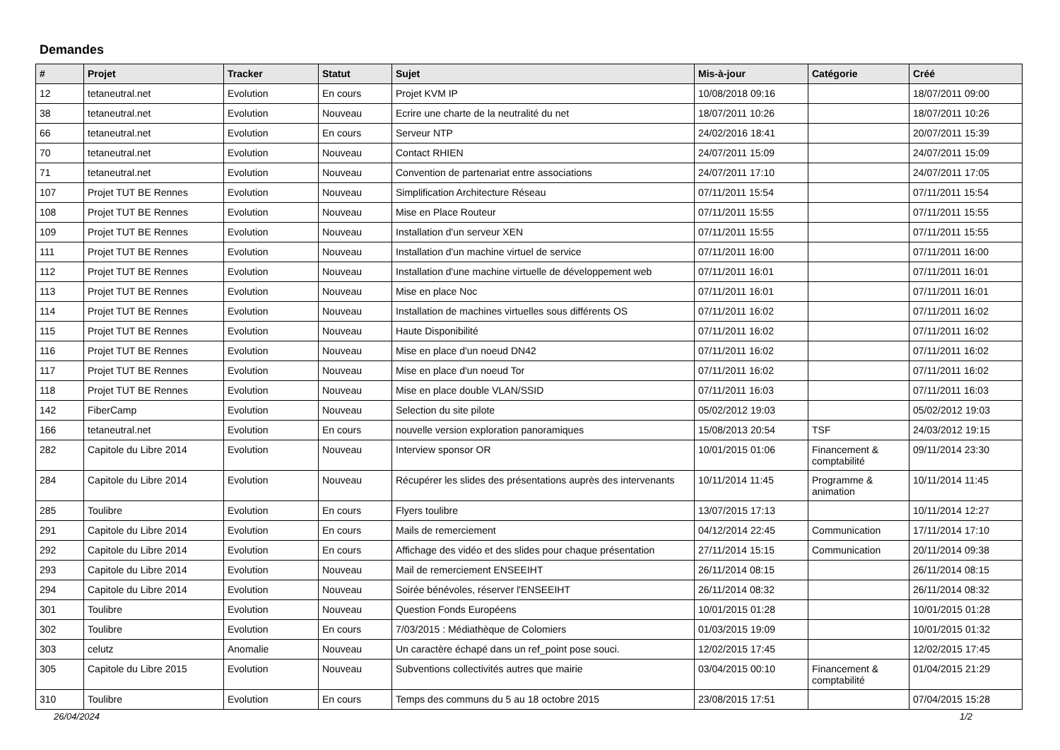Demandes
| # | Projet | Tracker | Statut | Sujet | Mis-à-jour | Catégorie | Créé |
| --- | --- | --- | --- | --- | --- | --- | --- |
| 12 | tetaneutral.net | Evolution | En cours | Projet KVM IP | 10/08/2018 09:16 | | 18/07/2011 09:00 |
| 38 | tetaneutral.net | Evolution | Nouveau | Ecrire une charte de la neutralité du net | 18/07/2011 10:26 | | 18/07/2011 10:26 |
| 66 | tetaneutral.net | Evolution | En cours | Serveur NTP | 24/02/2016 18:41 | | 20/07/2011 15:39 |
| 70 | tetaneutral.net | Evolution | Nouveau | Contact RHIEN | 24/07/2011 15:09 | | 24/07/2011 15:09 |
| 71 | tetaneutral.net | Evolution | Nouveau | Convention de partenariat entre associations | 24/07/2011 17:10 | | 24/07/2011 17:05 |
| 107 | Projet TUT BE Rennes | Evolution | Nouveau | Simplification Architecture Réseau | 07/11/2011 15:54 | | 07/11/2011 15:54 |
| 108 | Projet TUT BE Rennes | Evolution | Nouveau | Mise en Place Routeur | 07/11/2011 15:55 | | 07/11/2011 15:55 |
| 109 | Projet TUT BE Rennes | Evolution | Nouveau | Installation d'un serveur XEN | 07/11/2011 15:55 | | 07/11/2011 15:55 |
| 111 | Projet TUT BE Rennes | Evolution | Nouveau | Installation d'un machine virtuel de service | 07/11/2011 16:00 | | 07/11/2011 16:00 |
| 112 | Projet TUT BE Rennes | Evolution | Nouveau | Installation d'une machine virtuelle de développement web | 07/11/2011 16:01 | | 07/11/2011 16:01 |
| 113 | Projet TUT BE Rennes | Evolution | Nouveau | Mise en place Noc | 07/11/2011 16:01 | | 07/11/2011 16:01 |
| 114 | Projet TUT BE Rennes | Evolution | Nouveau | Installation de machines virtuelles sous différents OS | 07/11/2011 16:02 | | 07/11/2011 16:02 |
| 115 | Projet TUT BE Rennes | Evolution | Nouveau | Haute Disponibilité | 07/11/2011 16:02 | | 07/11/2011 16:02 |
| 116 | Projet TUT BE Rennes | Evolution | Nouveau | Mise en place d'un noeud DN42 | 07/11/2011 16:02 | | 07/11/2011 16:02 |
| 117 | Projet TUT BE Rennes | Evolution | Nouveau | Mise en place d'un noeud Tor | 07/11/2011 16:02 | | 07/11/2011 16:02 |
| 118 | Projet TUT BE Rennes | Evolution | Nouveau | Mise en place double VLAN/SSID | 07/11/2011 16:03 | | 07/11/2011 16:03 |
| 142 | FiberCamp | Evolution | Nouveau | Selection du site pilote | 05/02/2012 19:03 | | 05/02/2012 19:03 |
| 166 | tetaneutral.net | Evolution | En cours | nouvelle version exploration panoramiques | 15/08/2013 20:54 | TSF | 24/03/2012 19:15 |
| 282 | Capitole du Libre 2014 | Evolution | Nouveau | Interview sponsor OR | 10/01/2015 01:06 | Financement & comptabilité | 09/11/2014 23:30 |
| 284 | Capitole du Libre 2014 | Evolution | Nouveau | Récupérer les slides des présentations auprès des intervenants | 10/11/2014 11:45 | Programme & animation | 10/11/2014 11:45 |
| 285 | Toulibre | Evolution | En cours | Flyers toulibre | 13/07/2015 17:13 | | 10/11/2014 12:27 |
| 291 | Capitole du Libre 2014 | Evolution | En cours | Mails de remerciement | 04/12/2014 22:45 | Communication | 17/11/2014 17:10 |
| 292 | Capitole du Libre 2014 | Evolution | En cours | Affichage des vidéo et des slides pour chaque présentation | 27/11/2014 15:15 | Communication | 20/11/2014 09:38 |
| 293 | Capitole du Libre 2014 | Evolution | Nouveau | Mail de remerciement ENSEEIHT | 26/11/2014 08:15 | | 26/11/2014 08:15 |
| 294 | Capitole du Libre 2014 | Evolution | Nouveau | Soirée bénévoles, réserver l'ENSEEIHT | 26/11/2014 08:32 | | 26/11/2014 08:32 |
| 301 | Toulibre | Evolution | Nouveau | Question Fonds Européens | 10/01/2015 01:28 | | 10/01/2015 01:28 |
| 302 | Toulibre | Evolution | En cours | 7/03/2015 : Médiathèque de Colomiers | 01/03/2015 19:09 | | 10/01/2015 01:32 |
| 303 | celutz | Anomalie | Nouveau | Un caractère échapé dans un ref_point pose souci. | 12/02/2015 17:45 | | 12/02/2015 17:45 |
| 305 | Capitole du Libre 2015 | Evolution | Nouveau | Subventions collectivités autres que mairie | 03/04/2015 00:10 | Financement & comptabilité | 01/04/2015 21:29 |
| 310 | Toulibre | Evolution | En cours | Temps des communs du 5 au 18 octobre 2015 | 23/08/2015 17:51 | | 07/04/2015 15:28 |
26/04/2024 1/2